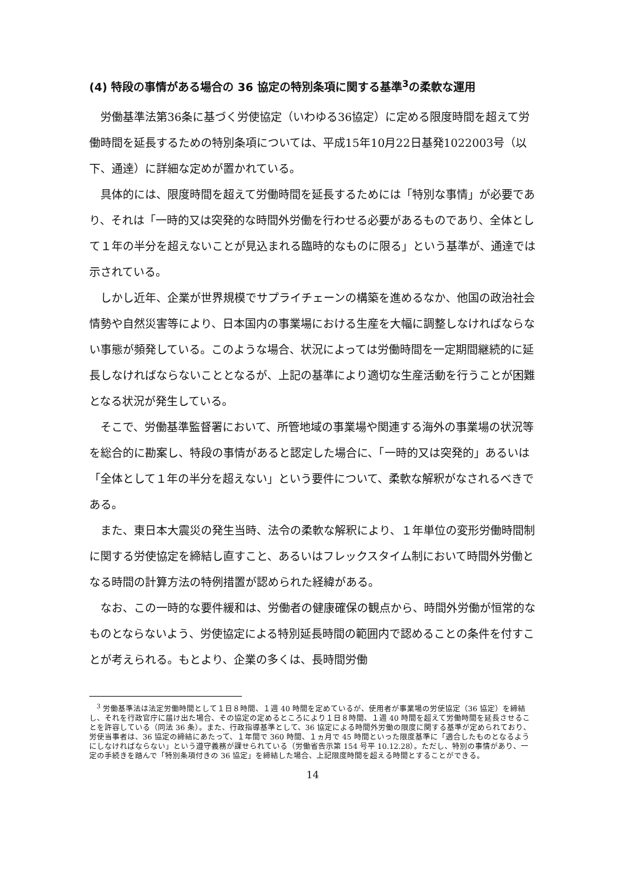(4) 特段の事情がある場合の 36 協定の特別条項に関する基準<sup>3</sup>の柔軟な運用
労働基準法第36条に基づく労使協定（いわゆる36協定）に定める限度時間を超えて労働時間を延長するための特別条項については、平成15年10月22日基発1022003号（以下、通達）に詳細な定めが置かれている。
具体的には、限度時間を超えて労働時間を延長するためには「特別な事情」が必要であり、それは「一時的又は突発的な時間外労働を行わせる必要があるものであり、全体として１年の半分を超えないことが見込まれる臨時的なものに限る」という基準が、通達では示されている。
しかし近年、企業が世界規模でサプライチェーンの構築を進めるなか、他国の政治社会情勢や自然災害等により、日本国内の事業場における生産を大幅に調整しなければならない事態が頻発している。このような場合、状況によっては労働時間を一定期間継続的に延長しなければならないこととなるが、上記の基準により適切な生産活動を行うことが困難となる状況が発生している。
そこで、労働基準監督署において、所管地域の事業場や関連する海外の事業場の状況等を総合的に勘案し、特段の事情があると認定した場合に、「一時的又は突発的」あるいは「全体として１年の半分を超えない」という要件について、柔軟な解釈がなされるべきである。
また、東日本大震災の発生当時、法令の柔軟な解釈により、１年単位の変形労働時間制に関する労使協定を締結し直すこと、あるいはフレックスタイム制において時間外労働となる時間の計算方法の特例措置が認められた経緯がある。
なお、この一時的な要件緩和は、労働者の健康確保の観点から、時間外労働が恒常的なものとならないよう、労使協定による特別延長時間の範囲内で認めることの条件を付すことが考えられる。もとより、企業の多くは、長時間労働
<sup>3</sup> 労働基準法は法定労働時間として１日８時間、１週 40 時間を定めているが、使用者が事業場の労使協定（36 協定）を締結し、それを行政官庁に届け出た場合、その協定の定めるところにより１日８時間、１週 40 時間を超えて労働時間を延長させることを許容している（同法 36 条）。また、行政指導基準として、36 協定による時間外労働の限度に関する基準が定められており、労使当事者は、36 協定の締結にあたって、１年間で 360 時間、１ヵ月で 45 時間といった限度基準に「適合したものとなるようにしなければならない」という遵守義務が課せられている（労働省告示第 154 号平 10.12.28）。ただし、特別の事情があり、一定の手続きを踏んで「特別条項付きの 36 協定」を締結した場合、上記限度時間を超える時間とすることができる。
14